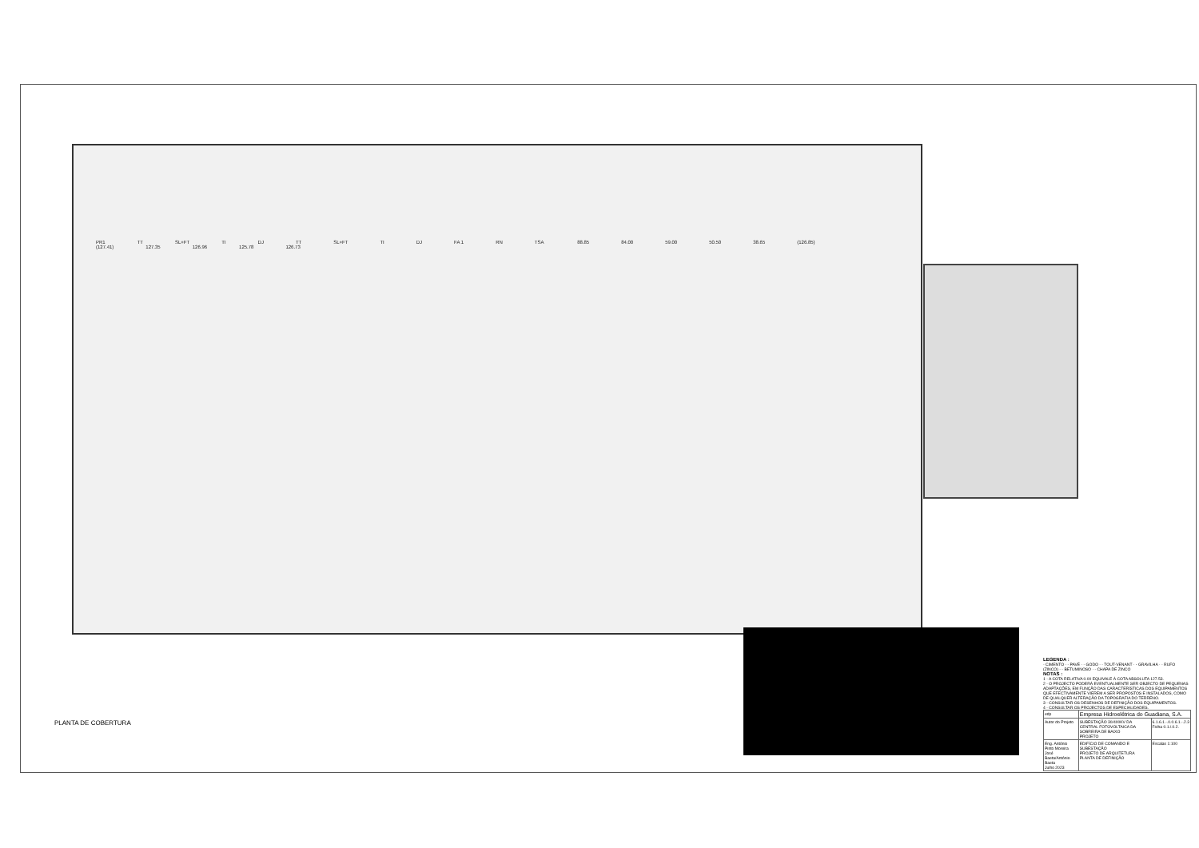PR1 TT SL+FT TI DJ TT SL+FT TI DJ FA 1 RN TSA 88.85 84.00 59.00 50.50 38.65 (126.85) (127.41) 127.35 126.96 125.78 126.73
PLANTA DE COBERTURA
LEGENDA :
- CIMENTO · - PAVÉ · - GODO · - TOUT-VENANT · - GRAVILHA · - RUFO (ZINCO) · - BETUMINOSO · - CHAPA DE ZINCO
NOTAS :
1 - A COTA RELATIVA 0.00 EQUIVALE À COTA ABSOLUTA 127.53.
2 - O PROJECTO PODERÁ EVENTUALMENTE SER OBJECTO DE PEQUENAS ADAPTAÇÕES, EM FUNÇÃO DAS CARACTERÍSTICAS DOS EQUIPAMENTOS QUE EFECTIVAMENTE VIEREM A SER PROPOSTOS E INSTALADOS, COMO DE QUALQUER ALTERAÇÃO DA TOPOGRAFIA DO TERRENO.
3 - CONSULTAR OS DESENHOS DE DEFINIÇÃO DOS EQUIPAMENTOS.
4 - CONSULTAR OS PROJECTOS DE ESPECIALIDADES.
| edp | Empresa Hidroelétrica do Guadiana, S.A. | |
| Autor do Projeto | SUBESTAÇÃO 30/400KV DA CENTRAL FOTOVOLTAICA DA SOBREIRA DE BAIXO PROJETO | 6.1.6.1.-.0.0.6.1.-.2.3 Folha 0.1./.0.2. |
| Eng. António Pinto Moreira José Baeta/António Baeta Julho 2023 | EDIFÍCIO DE COMANDO E SUBESTAÇÃO PROJETO DE ARQUITETURA PLANTA DE DEFINIÇÃO | Escalas 1:100 |